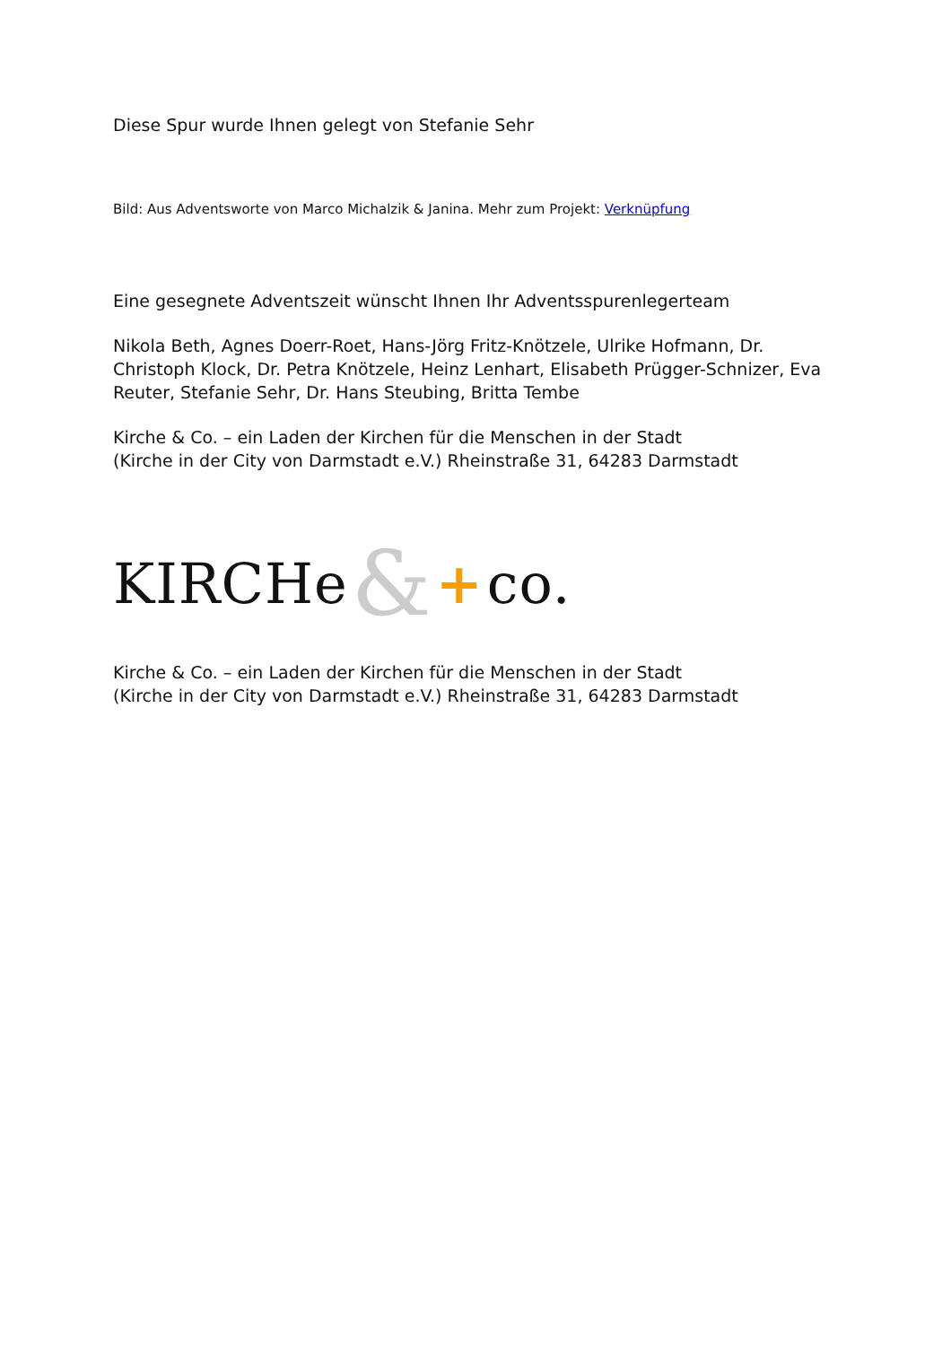Diese Spur wurde Ihnen gelegt von Stefanie Sehr
Bild: Aus Adventsworte von Marco Michalzik & Janina. Mehr zum Projekt: Verknüpfung
Eine gesegnete Adventszeit wünscht Ihnen Ihr Adventsspurenlegerteam
Nikola Beth, Agnes Doerr-Roet, Hans-Jörg Fritz-Knötzele, Ulrike Hofmann, Dr. Christoph Klock, Dr. Petra Knötzele, Heinz Lenhart, Elisabeth Prügger-Schnizer, Eva Reuter, Stefanie Sehr, Dr. Hans Steubing, Britta Tembe
Kirche & Co. – ein Laden der Kirchen für die Menschen in der Stadt
(Kirche in der City von Darmstadt e.V.) Rheinstraße 31, 64283 Darmstadt
KIRCHe & + co.
Kirche & Co. – ein Laden der Kirchen für die Menschen in der Stadt
(Kirche in der City von Darmstadt e.V.) Rheinstraße 31, 64283 Darmstadt